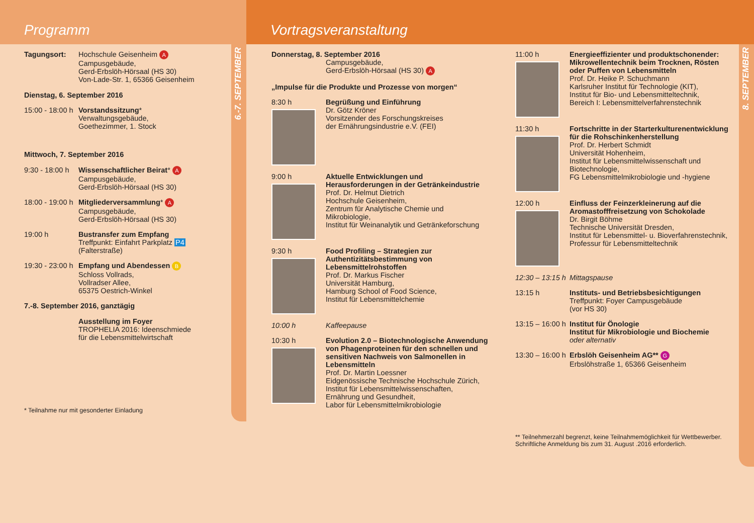Programm
6.-7. SEPTEMBER
Tagungsort: Hochschule Geisenheim A
Campusgebäude,
Gerd-Erbslöh-Hörsaal (HS 30)
Von-Lade-Str. 1, 65366 Geisenheim
Dienstag, 6. September 2016
15:00 - 18:00 h
Vorstandssitzung*
Verwaltungsgebäude,
Goethezimmer, 1. Stock
Mittwoch, 7. September 2016
9:30 - 18:00 h
Wissenschaftlicher Beirat* A
Campusgebäude,
Gerd-Erbslöh-Hörsaal (HS 30)
18:00 - 19:00 h
Mitgliederversammlung* A
Campusgebäude,
Gerd-Erbslöh-Hörsaal (HS 30)
19:00 h Bustransfer zum Empfang
Treffpunkt: Einfahrt Parkplatz P4
(Falterstraße)
19:30 - 23:00 h
Empfang und Abendessen B
Schloss Vollrads,
Vollradser Allee,
65375 Oestrich-Winkel
7.-8. September 2016, ganztägig
Ausstellung im Foyer
TROPHELIA 2016: Ideenschmiede
für die Lebensmittelwirtschaft
* Teilnahme nur mit gesonderter Einladung
Vortragsveranstaltung
8. SEPTEMBER
Donnerstag, 8. September 2016
Campusgebäude,
Gerd-Erbslöh-Hörsaal (HS 30) A
„Impulse für die Produkte und Prozesse von morgen“
8:30 h Begrüßung und Einführung
Dr. Götz Kröner
Vorsitzender des Forschungskreises
der Ernährungsindustrie e.V. (FEI)
9:00 h Aktuelle Entwicklungen und Herausforderungen in der Getränkeindustrie
Prof. Dr. Helmut Dietrich
Hochschule Geisenheim,
Zentrum für Analytische Chemie und Mikrobiologie,
Institut für Weinanalytik und Getränkeforschung
9:30 h Food Profiling – Strategien zur Authentizitätsbestimmung von Lebensmittelrohstoffen
Prof. Dr. Markus Fischer
Universität Hamburg,
Hamburg School of Food Science,
Institut für Lebensmittelchemie
10:00 h Kaffeepause
10:30 h Evolution 2.0 – Biotechnologische Anwendung von Phagenproteinen für den schnellen und sensitiven Nachweis von Salmonellen in Lebensmitteln
Prof. Dr. Martin Loessner
Eidgenössische Technische Hochschule Zürich,
Institut für Lebensmittelwissenschaften,
Ernährung und Gesundheit,
Labor für Lebensmittelmikrobiologie
11:00 h Energieeffizienter und produktschonender: Mikrowellentechnik beim Trocknen, Rösten oder Puffen von Lebensmitteln
Prof. Dr. Heike P. Schuchmann
Karlsruher Institut für Technologie (KIT),
Institut für Bio- und Lebensmitteltechnik,
Bereich I: Lebensmittelverfahrenstechnik
11:30 h Fortschritte in der Starterkulturenentwicklung für die Rohschinkenherstellung
Prof. Dr. Herbert Schmidt
Universität Hohenheim,
Institut für Lebensmittelwissenschaft und Biotechnologie,
FG Lebensmittelmikrobiologie und -hygiene
12:00 h Einfluss der Feinzerkleinerung auf die Aromastofffreisetzung von Schokolade
Dr. Birgit Böhme
Technische Universität Dresden,
Institut für Lebensmittel- u. Bioverfahrenstechnik,
Professur für Lebensmitteltechnik
12:30 – 13:15 h
Mittagspause
13:15 h Instituts- und Betriebsbesichtigungen
Treffpunkt: Foyer Campusgebäude
(vor HS 30)
13:15 – 16:00 h
Institut für Önologie
Institut für Mikrobiologie und Biochemie
oder alternativ
13:30 – 16:00 h
Erbslöh Geisenheim AG** G
Erbslöhstraße 1, 65366 Geisenheim
** Teilnehmerzahl begrenzt, keine Teilnahmemöglichkeit für Wettbewerber.
Schriftliche Anmeldung bis zum 31. August .2016 erforderlich.